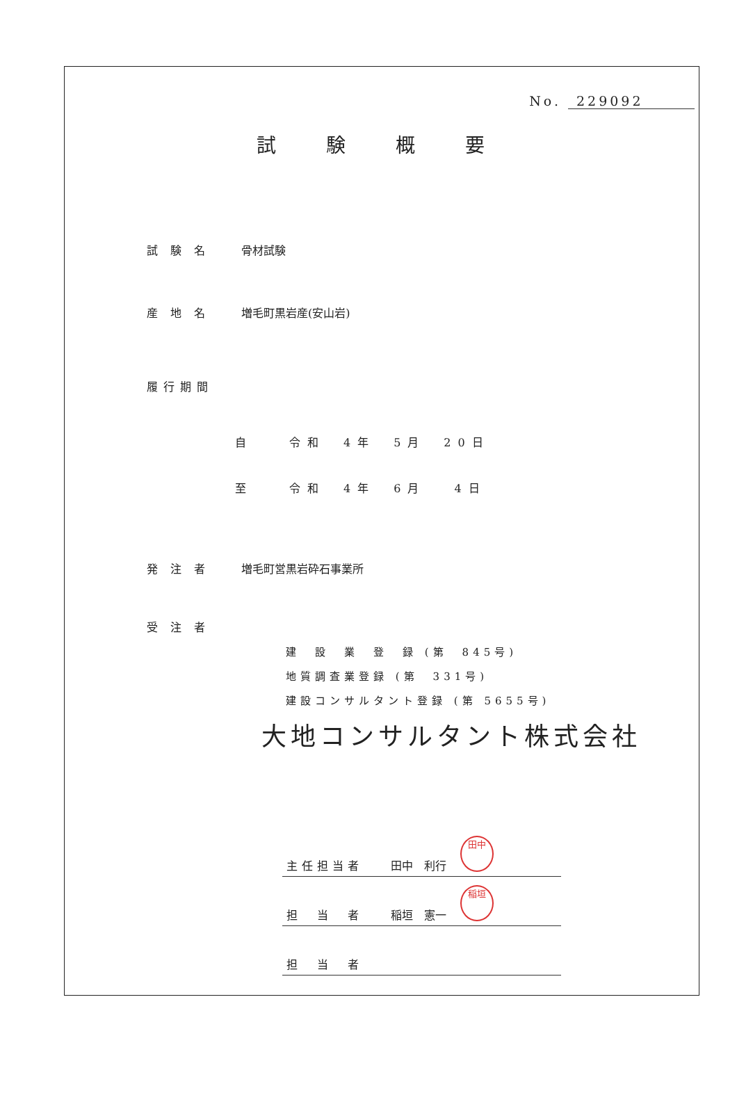No. 229092
試験概要
試験名 骨材試験
産地名 増毛町黒岩産(安山岩)
履行期間
自　　令和　4年　5月　20日
至　　令和　4年　6月　 4日
発注者 増毛町営黒岩砕石事業所
受注者
建　設　業　登　録 (第　845号)
地質調査業登録 (第　331号)
建設コンサルタント登録 (第 5655号)
大地コンサルタント株式会社
主任担当者 田中　利行 田中
担　当　者 稲垣　憲一 稲垣
担　当　者